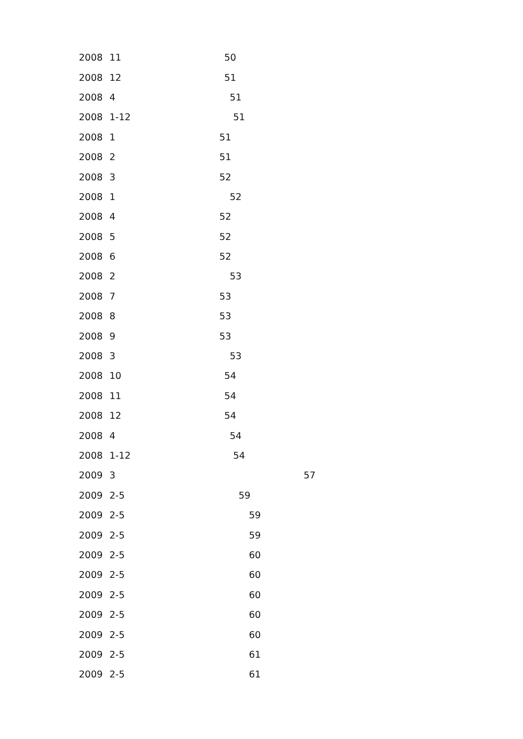2008 11 50
2008 12 51
2008 4 51
2008 1-12 51
2008 1 51
2008 2 51
2008 3 52
2008 1 52
2008 4 52
2008 5 52
2008 6 52
2008 2 53
2008 7 53
2008 8 53
2008 9 53
2008 3 53
2008 10 54
2008 11 54
2008 12 54
2008 4 54
2008 1-12 54
2009 3 57
2009 2-5 59
2009 2-5 59
2009 2-5 59
2009 2-5 60
2009 2-5 60
2009 2-5 60
2009 2-5 60
2009 2-5 60
2009 2-5 61
2009 2-5 61